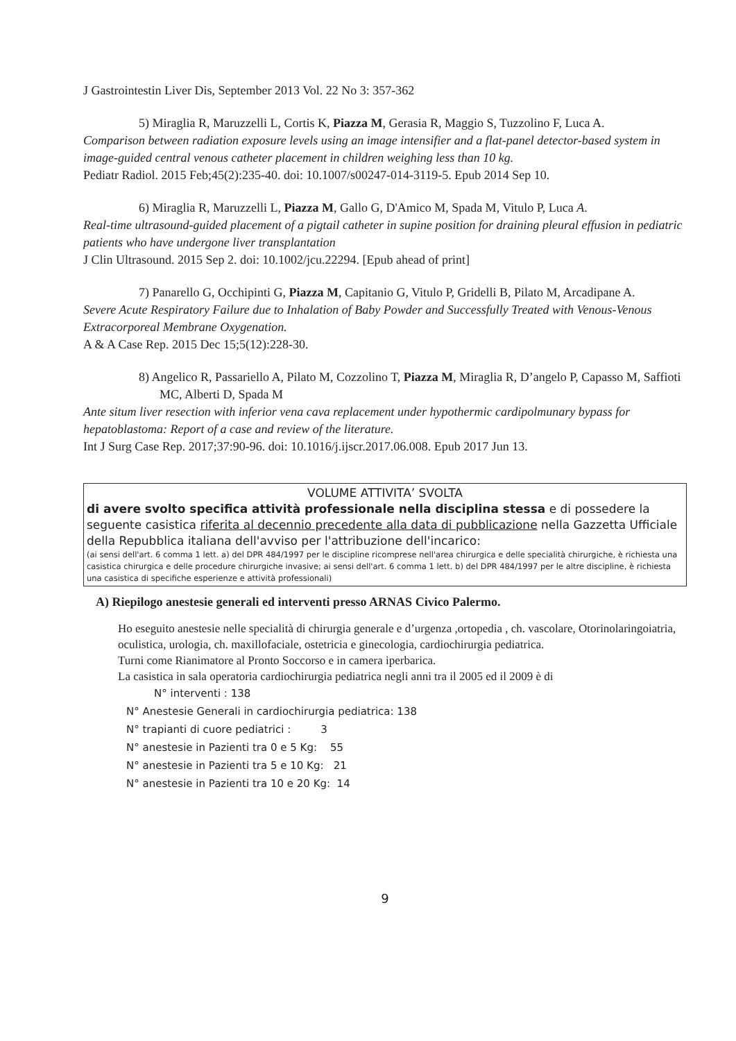J Gastrointestin Liver Dis, September 2013 Vol. 22 No 3: 357-362
5) Miraglia R, Maruzzelli L, Cortis K, Piazza M, Gerasia R, Maggio S, Tuzzolino F, Luca A.
Comparison between radiation exposure levels using an image intensifier and a flat-panel detector-based system in image-guided central venous catheter placement in children weighing less than 10 kg.
Pediatr Radiol. 2015 Feb;45(2):235-40. doi: 10.1007/s00247-014-3119-5. Epub 2014 Sep 10.
6) Miraglia R, Maruzzelli L, Piazza M, Gallo G, D'Amico M, Spada M, Vitulo P, Luca A.
Real-time ultrasound-guided placement of a pigtail catheter in supine position for draining pleural effusion in pediatric patients who have undergone liver transplantation
J Clin Ultrasound. 2015 Sep 2. doi: 10.1002/jcu.22294. [Epub ahead of print]
7) Panarello G, Occhipinti G, Piazza M, Capitanio G, Vitulo P, Gridelli B, Pilato M, Arcadipane A.
Severe Acute Respiratory Failure due to Inhalation of Baby Powder and Successfully Treated with Venous-Venous Extracorporeal Membrane Oxygenation.
A & A Case Rep. 2015 Dec 15;5(12):228-30.
8) Angelico R, Passariello A, Pilato M, Cozzolino T, Piazza M, Miraglia R, D’angelo P, Capasso M, Saffioti MC, Alberti D, Spada M
Ante situm liver resection with inferior vena cava replacement under hypothermic cardipolmunary bypass for hepatoblastoma: Report of a case and review of the literature.
Int J Surg Case Rep. 2017;37:90-96. doi: 10.1016/j.ijscr.2017.06.008. Epub 2017 Jun 13.
VOLUME ATTIVITA’ SVOLTA
di avere svolto specifica attività professionale nella disciplina stessa e di possedere la seguente casistica riferita al decennio precedente alla data di pubblicazione nella Gazzetta Ufficiale della Repubblica italiana dell'avviso per l'attribuzione dell'incarico:
(ai sensi dell'art. 6 comma 1 lett. a) del DPR 484/1997 per le discipline ricomprese nell'area chirurgica e delle specialità chirurgiche, è richiesta una casistica chirurgica e delle procedure chirurgiche invasive; ai sensi dell'art. 6 comma 1 lett. b) del DPR 484/1997 per le altre discipline, è richiesta una casistica di specifiche esperienze e attività professionali)
A) Riepilogo anestesie generali ed interventi presso ARNAS Civico Palermo.
Ho eseguito anestesie nelle specialità di chirurgia generale e d’urgenza ,ortopedia , ch. vascolare, Otorinolaringoiatria, oculistica, urologia, ch. maxillofaciale, ostetricia e ginecologia, cardiochirurgia pediatrica.
Turni come Rianimatore al Pronto Soccorso e in camera iperbarica.
La casistica in sala operatoria cardiochirurgia pediatrica negli anni tra il 2005 ed il 2009 è di
N° interventi : 138
N° Anestesie Generali in cardiochirurgia pediatrica: 138
N° trapianti di cuore pediatrici : 3
N° anestesie in Pazienti tra 0 e 5 Kg: 55
N° anestesie in Pazienti tra 5 e 10 Kg: 21
N° anestesie in Pazienti tra 10 e 20 Kg: 14
9